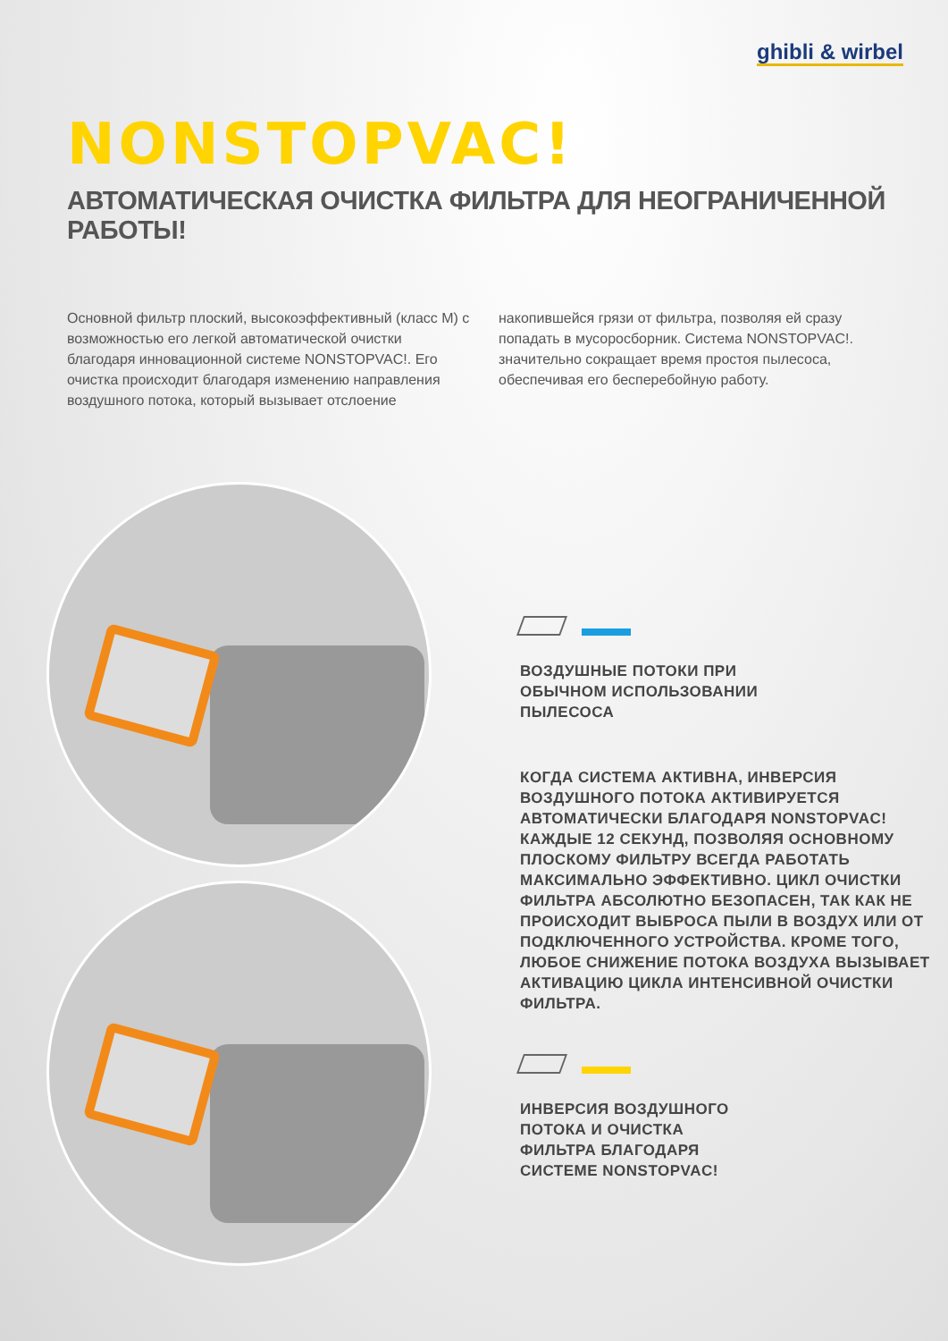ghibli & wirbel
NONSTOPVAC!
АВТОМАТИЧЕСКАЯ ОЧИСТКА ФИЛЬТРА ДЛЯ НЕОГРАНИЧЕННОЙ РАБОТЫ!
Основной фильтр плоский, высокоэффективный (класс M) с возможностью его легкой автоматической очистки благодаря инновационной системе NONSTOPVAC!. Его очистка происходит благодаря изменению направления воздушного потока, который вызывает отслоение
накопившейся грязи от фильтра, позволяя ей сразу попадать в мусоросборник. Система NONSTOPVAC!. значительно сокращает время простоя пылесоса, обеспечивая его бесперебойную работу.
ВОЗДУШНЫЕ ПОТОКИ ПРИ
ОБЫЧНОМ ИСПОЛЬЗОВАНИИ
ПЫЛЕСОСА
КОГДА СИСТЕМА АКТИВНА, ИНВЕРСИЯ ВОЗДУШНОГО ПОТОКА АКТИВИРУЕТСЯ АВТОМАТИЧЕСКИ БЛАГОДАРЯ NONSTOPVAC! КАЖДЫЕ 12 СЕКУНД, ПОЗВОЛЯЯ ОСНОВНОМУ ПЛОСКОМУ ФИЛЬТРУ ВСЕГДА РАБОТАТЬ МАКСИМАЛЬНО ЭФФЕКТИВНО. ЦИКЛ ОЧИСТКИ ФИЛЬТРА АБСОЛЮТНО БЕЗОПАСЕН, ТАК КАК НЕ ПРОИСХОДИТ ВЫБРОСА ПЫЛИ В ВОЗДУХ ИЛИ ОТ ПОДКЛЮЧЕННОГО УСТРОЙСТВА. КРОМЕ ТОГО, ЛЮБОЕ СНИЖЕНИЕ ПОТОКА ВОЗДУХА ВЫЗЫВАЕТ АКТИВАЦИЮ ЦИКЛА ИНТЕНСИВНОЙ ОЧИСТКИ ФИЛЬТРА.
ИНВЕРСИЯ ВОЗДУШНОГО
ПОТОКА И ОЧИСТКА
ФИЛЬТРА БЛАГОДАРЯ
СИСТЕМЕ NONSTOPVAC!